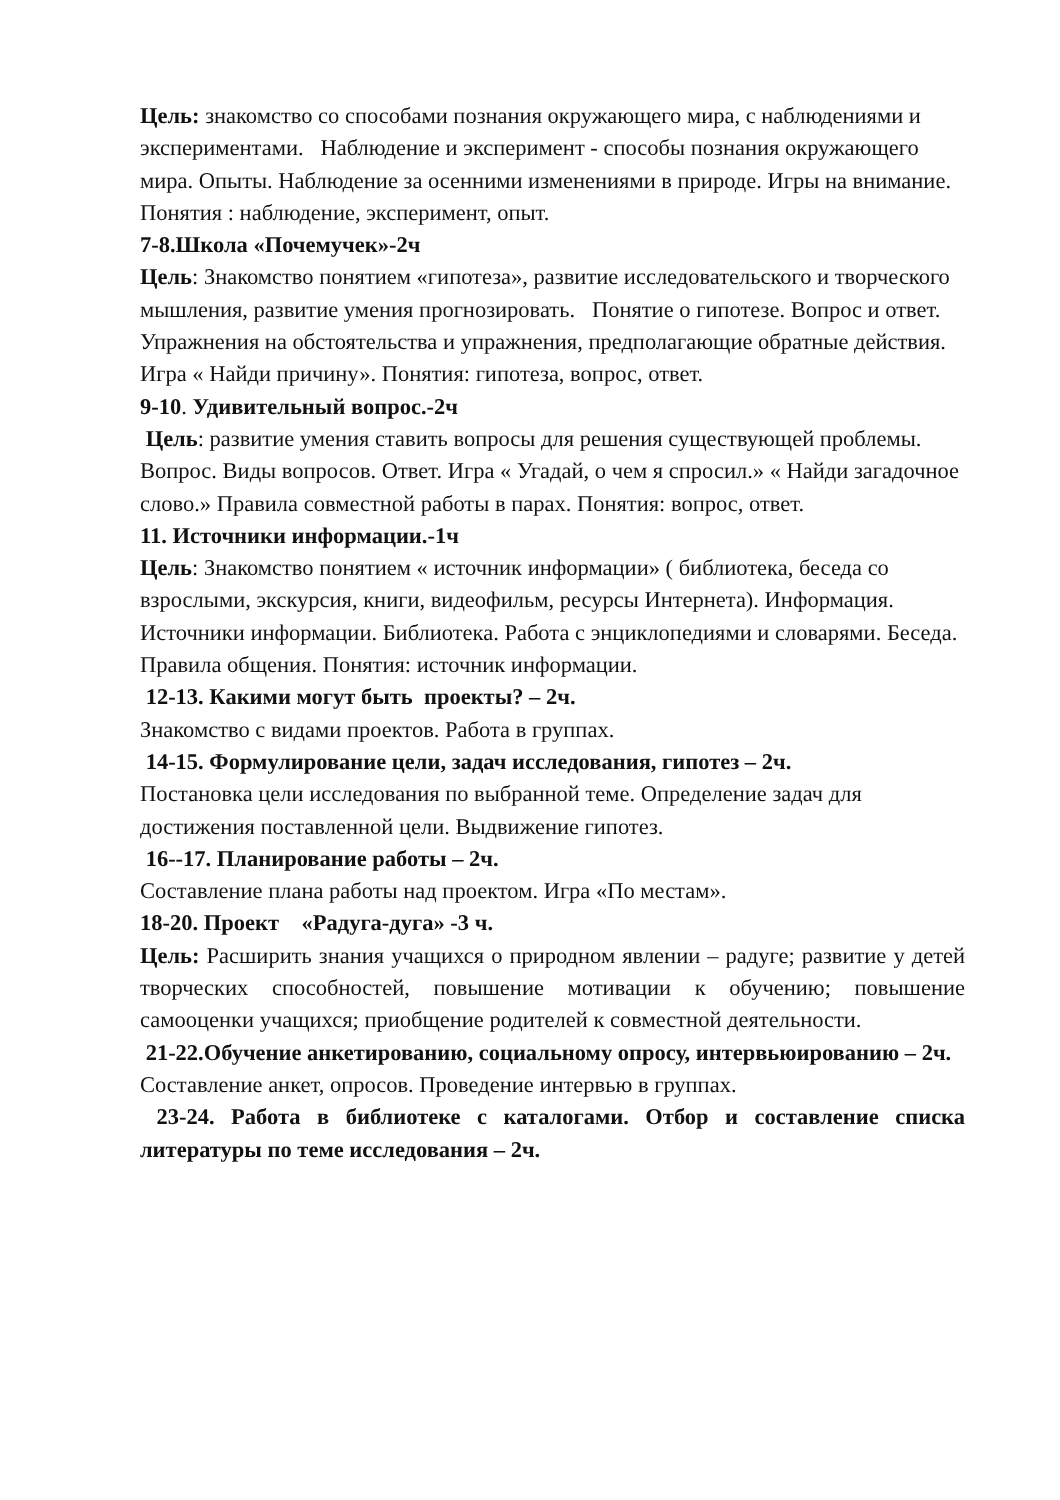Цель: знакомство со способами познания окружающего мира, с наблюдениями и экспериментами. Наблюдение и эксперимент - способы познания окружающего мира. Опыты. Наблюдение за осенними изменениями в природе. Игры на внимание. Понятия : наблюдение, эксперимент, опыт.
7-8.Школа «Почемучек»-2ч
Цель: Знакомство понятием «гипотеза», развитие исследовательского и творческого мышления, развитие умения прогнозировать. Понятие о гипотезе. Вопрос и ответ. Упражнения на обстоятельства и упражнения, предполагающие обратные действия. Игра « Найди причину». Понятия: гипотеза, вопрос, ответ.
9-10. Удивительный вопрос.-2ч
Цель: развитие умения ставить вопросы для решения существующей проблемы. Вопрос. Виды вопросов. Ответ. Игра « Угадай, о чем я спросил.» « Найди загадочное слово.» Правила совместной работы в парах. Понятия: вопрос, ответ.
11. Источники информации.-1ч
Цель: Знакомство понятием « источник информации» ( библиотека, беседа со взрослыми, экскурсия, книги, видеофильм, ресурсы Интернета). Информация. Источники информации. Библиотека. Работа с энциклопедиями и словарями. Беседа. Правила общения. Понятия: источник информации.
12-13. Какими могут быть проекты? – 2ч.
Знакомство с видами проектов. Работа в группах.
14-15. Формулирование цели, задач исследования, гипотез – 2ч.
Постановка цели исследования по выбранной теме. Определение задач для достижения поставленной цели. Выдвижение гипотез.
16--17. Планирование работы – 2ч.
Составление плана работы над проектом. Игра «По местам».
18-20. Проект «Радуга-дуга» -3 ч.
Цель: Расширить знания учащихся о природном явлении – радуге; развитие у детей творческих способностей, повышение мотивации к обучению; повышение самооценки учащихся; приобщение родителей к совместной деятельности.
21-22.Обучение анкетированию, социальному опросу, интервьюированию – 2ч.
Составление анкет, опросов. Проведение интервью в группах.
23-24. Работа в библиотеке с каталогами. Отбор и составление списка литературы по теме исследования – 2ч.